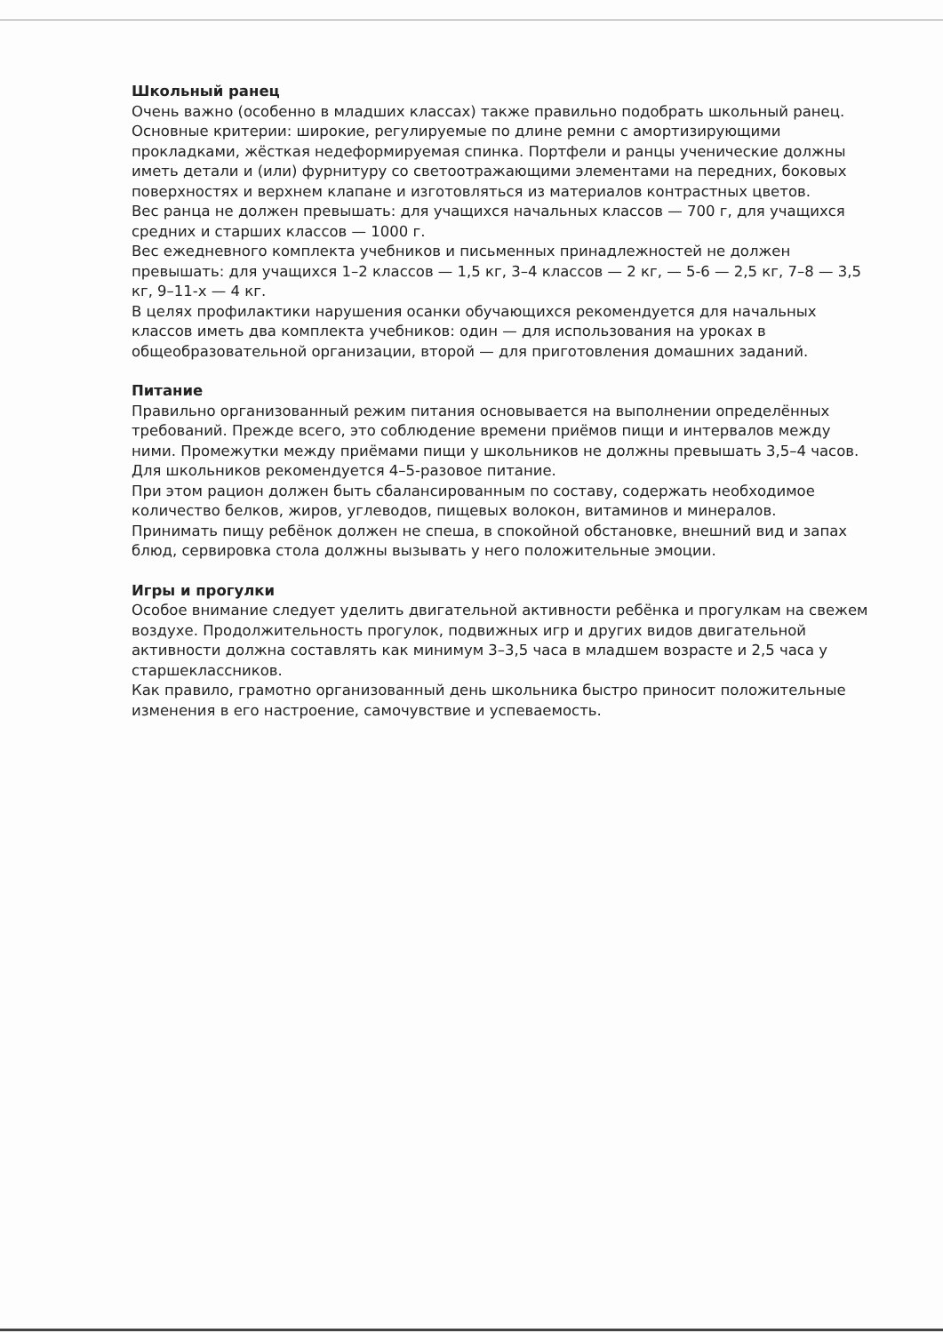Школьный ранец
Очень важно (особенно в младших классах) также правильно подобрать школьный ранец. Основные критерии: широкие, регулируемые по длине ремни с амортизирующими прокладками, жёсткая недеформируемая спинка. Портфели и ранцы ученические должны иметь детали и (или) фурнитуру со светоотражающими элементами на передних, боковых поверхностях и верхнем клапане и изготовляться из материалов контрастных цветов.
Вес ранца не должен превышать: для учащихся начальных классов — 700 г, для учащихся средних и старших классов — 1000 г.
Вес ежедневного комплекта учебников и письменных принадлежностей не должен превышать: для учащихся 1–2 классов — 1,5 кг, 3–4 классов — 2 кг, — 5-6 — 2,5 кг, 7–8 — 3,5 кг, 9–11-х — 4 кг.
В целях профилактики нарушения осанки обучающихся рекомендуется для начальных классов иметь два комплекта учебников: один — для использования на уроках в общеобразовательной организации, второй — для приготовления домашних заданий.
Питание
Правильно организованный режим питания основывается на выполнении определённых требований. Прежде всего, это соблюдение времени приёмов пищи и интервалов между ними. Промежутки между приёмами пищи у школьников не должны превышать 3,5–4 часов.
Для школьников рекомендуется 4–5-разовое питание.
При этом рацион должен быть сбалансированным по составу, содержать необходимое количество белков, жиров, углеводов, пищевых волокон, витаминов и минералов.
Принимать пищу ребёнок должен не спеша, в спокойной обстановке, внешний вид и запах блюд, сервировка стола должны вызывать у него положительные эмоции.
Игры и прогулки
Особое внимание следует уделить двигательной активности ребёнка и прогулкам на свежем воздухе. Продолжительность прогулок, подвижных игр и других видов двигательной активности должна составлять как минимум 3–3,5 часа в младшем возрасте и 2,5 часа у старшеклассников.
Как правило, грамотно организованный день школьника быстро приносит положительные изменения в его настроение, самочувствие и успеваемость.